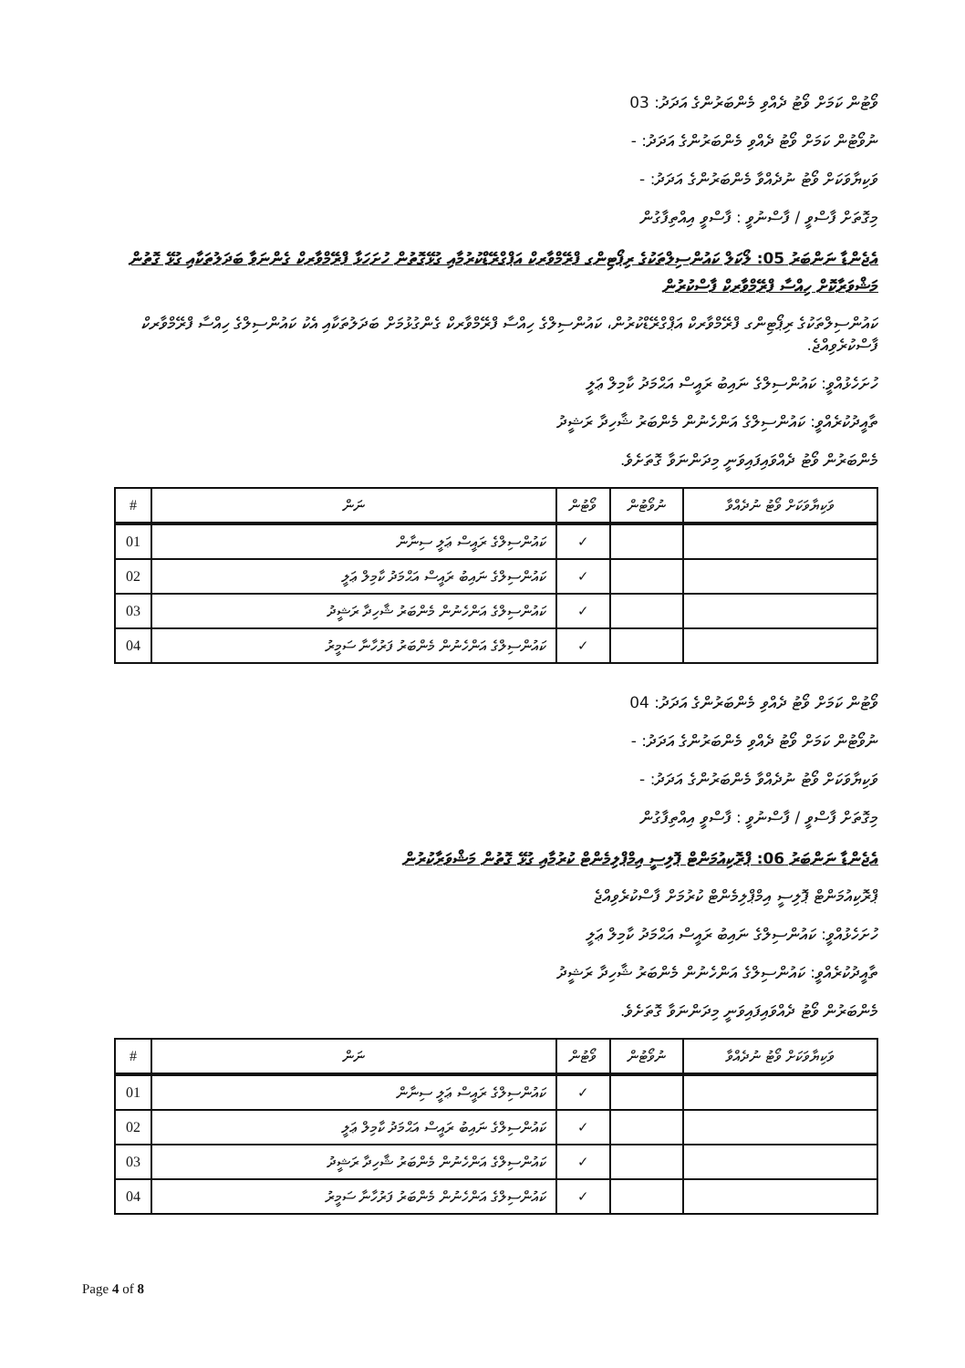ވޯޓުން ކަމަށް ވޯޓު ދެއްވި މެންބަރުންގެ އަދަދު: 03
ނުވޯޓުން ކަމަށް ވޯޓު ދެއްވި މެންބަރުންގެ އަދަދު: -
ވަކިޔާވަކަށް ވޯޓު ނުދެއްވާ މެންބަރުންގެ އަދަދު: -
މިގޮތަށް ފާސްވީ / ފާސްނުވީ : ފާސްވީ އިއްތިފާގުން
އެޖެންޑާ ނަންބަރު 05: ލޯކަލް ކައުންސިލްތަކުގެ ރިޕޯޓިންގ ފްރޭމްވާރކް އަޕްގްރޭޑްކުރުމާއި ގުޅޭގޮތުން ހުށަހަޅާ ފްރޭމްވާރކް ގެންނަވާ ބަދަލުތަކާއި ގުޅޭ ގޮތުން މަޝްވަރާކޮށް ހިއްސާ ފްރޭމްވާރކް ފާސްކުރުން
ކައުންސިލްތަކުގެ ރިޕޯޓިންގ ފްރޭމްވާރކް އަޕްގްރޭޑްކުރުން، ކައުންސިލްގެ ހިއްސާ ފްރޭމްވާރކް ގެންގުޅުމަށް ބަދަލުތަކާއި އެކު ކައުންސިލްގެ ހިއްސާ ފްރޭމްވާރކް ފާސްކުރެވިއްޖެ.
ހުށަހެޅުއްވީ: ކައުންސިލްގެ ނައިބު ރައީސް އަޙްމަދު ކާމިލް ޢަލީ
ތާއީދުކުރެއްވީ: ކައުންސިލްގެ އަންހެނުން މެންބަރު ޝާހިދާ ރަޝީދު
މެންބަރުން ވޯޓު ދެއްވައިފައިވަނީ މިދަންނަވާ ގޮތަށެވެ.
| ވަކިޔާވަކަށް ވޯޓު ނުދެއްވާ | ނުވޯޓުން | ވޯޓުން | ނަން | # |
| --- | --- | --- | --- | --- |
| | | ✓ | ކައުންސިލްގެ ރައީސް ޢަލީ ސިނާން | 01 |
| | | ✓ | ކައުންސިލްގެ ނައިބު ރައީސް އަޙްމަދު ކާމިލް ޢަލީ | 02 |
| | | ✓ | ކައުންސިލްގެ އަންހެނުން މެންބަރު ޝާހިދާ ރަޝީދު | 03 |
| | | ✓ | ކައުންސިލްގެ އަންހެނުން މެންބަރު ފަރުހާނާ ސަމީރު | 04 |
ވޯޓުން ކަމަށް ވޯޓު ދެއްވި މެންބަރުންގެ އަދަދު: 04
ނުވޯޓުން ކަމަށް ވޯޓު ދެއްވި މެންބަރުންގެ އަދަދު: -
ވަކިޔާވަކަށް ވޯޓު ނުދެއްވާ މެންބަރުންގެ އަދަދު: -
މިގޮތަށް ފާސްވީ / ފާސްނުވީ : ފާސްވީ އިއްތިފާގުން
އެޖެންޑާ ނަންބަރު 06: ޕްރޮކިއުމަންޓް ޕޮލިސީ އިމްޕްލިމެންޓް ކުރުމާއި ގުޅޭ ގޮތުން މަޝްވަރާކުރުން
ޕްރޮކިއުމަންޓް ޕޮލިސީ އިމްޕްލިމެންޓް ކުރުމަށް ފާސްކުރެވިއްޖެ
ހުށަހެޅުއްވީ: ކައުންސިލްގެ ނައިބު ރައީސް އަޙްމަދު ކާމިލް ޢަލީ
ތާއީދުކުރެއްވީ: ކައުންސިލްގެ އަންހެނުން މެންބަރު ޝާހިދާ ރަޝީދު
މެންބަރުން ވޯޓު ދެއްވައިފައިވަނީ މިދަންނަވާ ގޮތަށެވެ.
| ވަކިޔާވަކަށް ވޯޓު ނުދެއްވާ | ނުވޯޓުން | ވޯޓުން | ނަން | # |
| --- | --- | --- | --- | --- |
| | | ✓ | ކައުންސިލްގެ ރައީސް ޢަލީ ސިނާން | 01 |
| | | ✓ | ކައުންސިލްގެ ނައިބު ރައީސް އަޙްމަދު ކާމިލް ޢަލީ | 02 |
| | | ✓ | ކައުންސިލްގެ އަންހެނުން މެންބަރު ޝާހިދާ ރަޝީދު | 03 |
| | | ✓ | ކައުންސިލްގެ އަންހެނުން މެންބަރު ފަރުހާނާ ސަމީރު | 04 |
Page 4 of 8